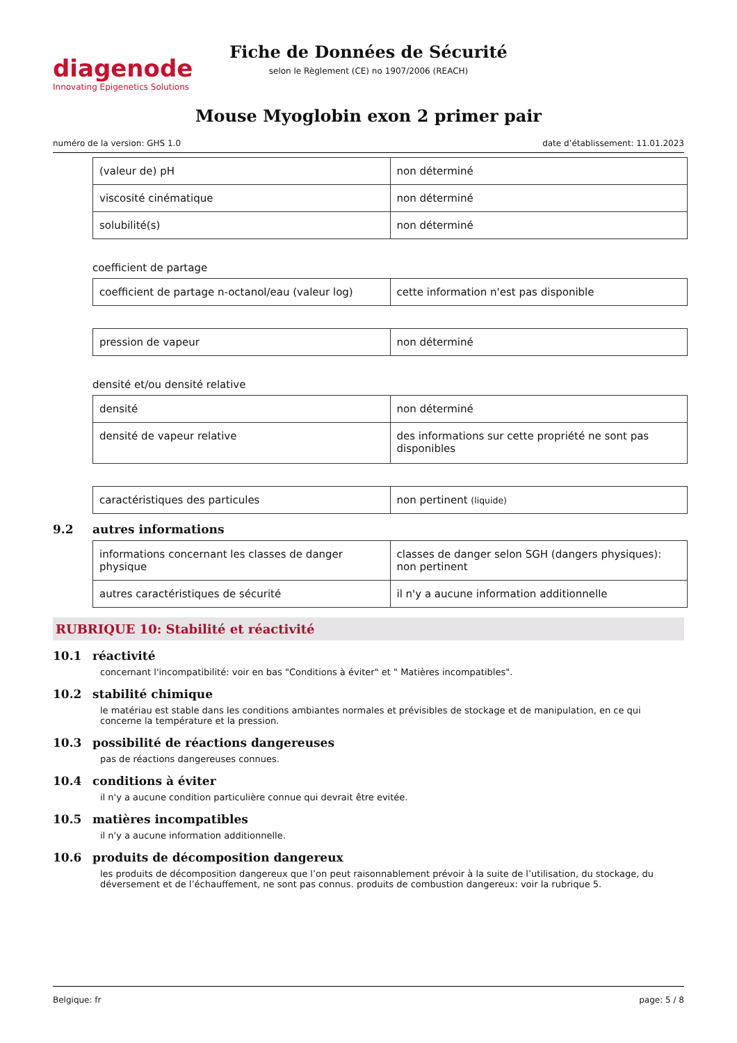diagenode
Innovating Epigenetics Solutions
Fiche de Données de Sécurité
selon le Règlement (CE) no 1907/2006 (REACH)
Mouse Myoglobin exon 2 primer pair
numéro de la version: GHS 1.0 date d’établissement: 11.01.2023
| (valeur de) pH | non déterminé |
| viscosité cinématique | non déterminé |
| solubilité(s) | non déterminé |
coefficient de partage
| coefficient de partage n-octanol/eau (valeur log) | cette information n'est pas disponible |
| pression de vapeur | non déterminé |
densité et/ou densité relative
| densité | non déterminé |
| densité de vapeur relative | des informations sur cette propriété ne sont pas disponibles |
| caractéristiques des particules | non pertinent (liquide) |
9.2 autres informations
| informations concernant les classes de danger physique | classes de danger selon SGH (dangers physiques): non pertinent |
| autres caractéristiques de sécurité | il n'y a aucune information additionnelle |
RUBRIQUE 10: Stabilité et réactivité
10.1 réactivité
concernant l'incompatibilité: voir en bas "Conditions à éviter" et " Matières incompatibles".
10.2 stabilité chimique
le matériau est stable dans les conditions ambiantes normales et prévisibles de stockage et de manipulation, en ce qui concerne la température et la pression.
10.3 possibilité de réactions dangereuses
pas de réactions dangereuses connues.
10.4 conditions à éviter
il n'y a aucune condition particulière connue qui devrait être evitée.
10.5 matières incompatibles
il n'y a aucune information additionnelle.
10.6 produits de décomposition dangereux
les produits de décomposition dangereux que l’on peut raisonnablement prévoir à la suite de l’utilisation, du stockage, du déversement et de l’échauffement, ne sont pas connus. produits de combustion dangereux: voir la rubrique 5.
Belgique: fr page: 5 / 8